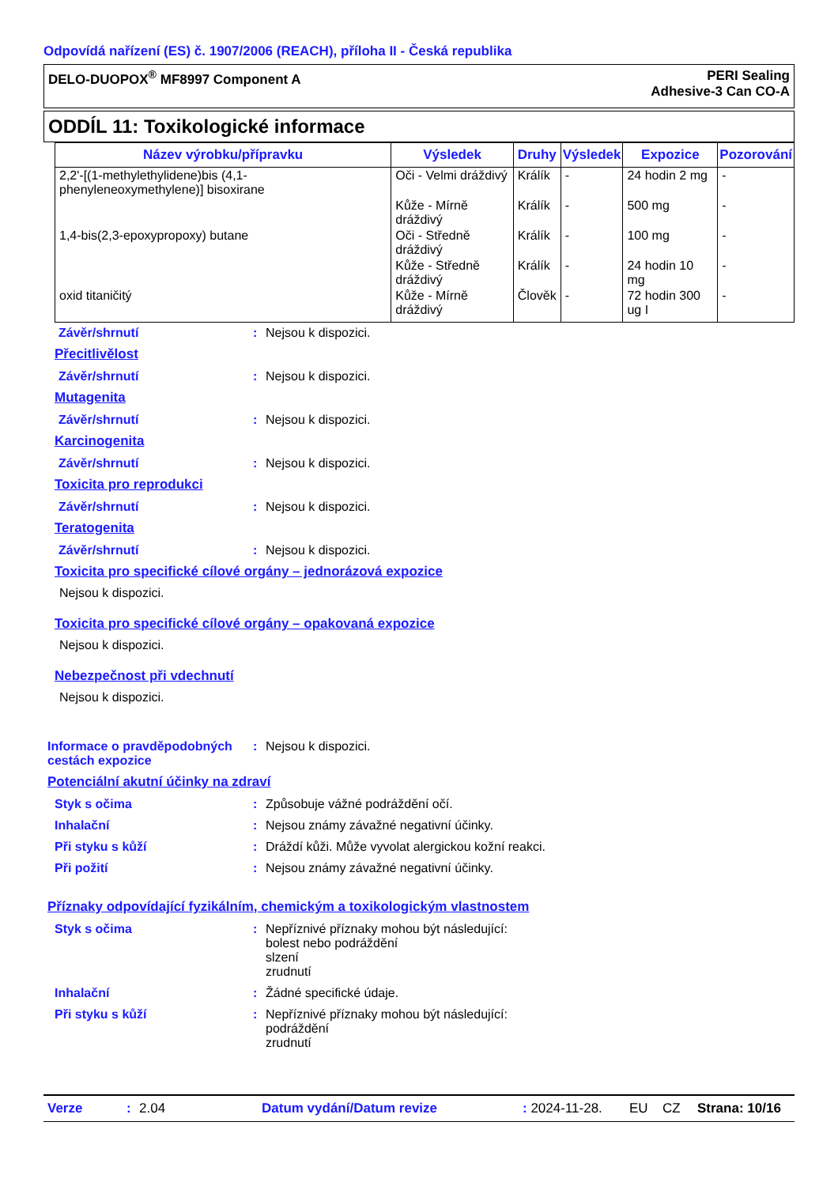Odpovídá nařízení (ES) č. 1907/2006 (REACH), příloha II - Česká republika
DELO-DUOPOX<sup>®</sup> MF8997 Component A
PERI Sealing
Adhesive-3 Can CO-A
ODDÍL 11: Toxikologické informace
| Název výrobku/přípravku | Výsledek | Druhy | Výsledek | Expozice | Pozorování |
| --- | --- | --- | --- | --- | --- |
| 2,2'-[(1-methylethylidene)bis (4,1-phenyleneoxymethylene)] bisoxirane | Oči - Velmi dráždivý | Králík | - | 24 hodin 2 mg | - |
| | Kůže - Mírně dráždivý | Králík | - | 500 mg | - |
| 1,4-bis(2,3-epoxypropoxy) butane | Oči - Středně dráždivý | Králík | - | 100 mg | - |
| | Kůže - Středně dráždivý | Králík | - | 24 hodin 10 mg | - |
| oxid titaničitý | Kůže - Mírně dráždivý | Člověk | - | 72 hodin 300 ug I | - |
Závěr/shrnutí : Nejsou k dispozici.
Přecitlivělost
Závěr/shrnutí : Nejsou k dispozici.
Mutagenita
Závěr/shrnutí : Nejsou k dispozici.
Karcinogenita
Závěr/shrnutí : Nejsou k dispozici.
Toxicita pro reprodukci
Závěr/shrnutí : Nejsou k dispozici.
Teratogenita
Závěr/shrnutí : Nejsou k dispozici.
Toxicita pro specifické cílové orgány – jednorázová expozice
Nejsou k dispozici.
Toxicita pro specifické cílové orgány – opakovaná expozice
Nejsou k dispozici.
Nebezpečnost při vdechnutí
Nejsou k dispozici.
Informace o pravděpodobných cestách expozice
: Nejsou k dispozici.
Potenciální akutní účinky na zdraví
Styk s očima : Způsobuje vážné podráždění očí.
Inhalační : Nejsou známy závažné negativní účinky.
Při styku s kůží : Dráždí kůži. Může vyvolat alergickou kožní reakci.
Při požití : Nejsou známy závažné negativní účinky.
Příznaky odpovídající fyzikálním, chemickým a toxikologickým vlastnostem
Styk s očima : Nepříznivé příznaky mohou být následující:
bolest nebo podráždění
slzení
zrudnutí
Inhalační : Žádné specifické údaje.
Při styku s kůží : Nepříznivé příznaky mohou být následující:
podráždění
zrudnutí
Verze: 2.04 Datum vydání/Datum revize: 2024-11-28. EU CZ Strana: 10/16